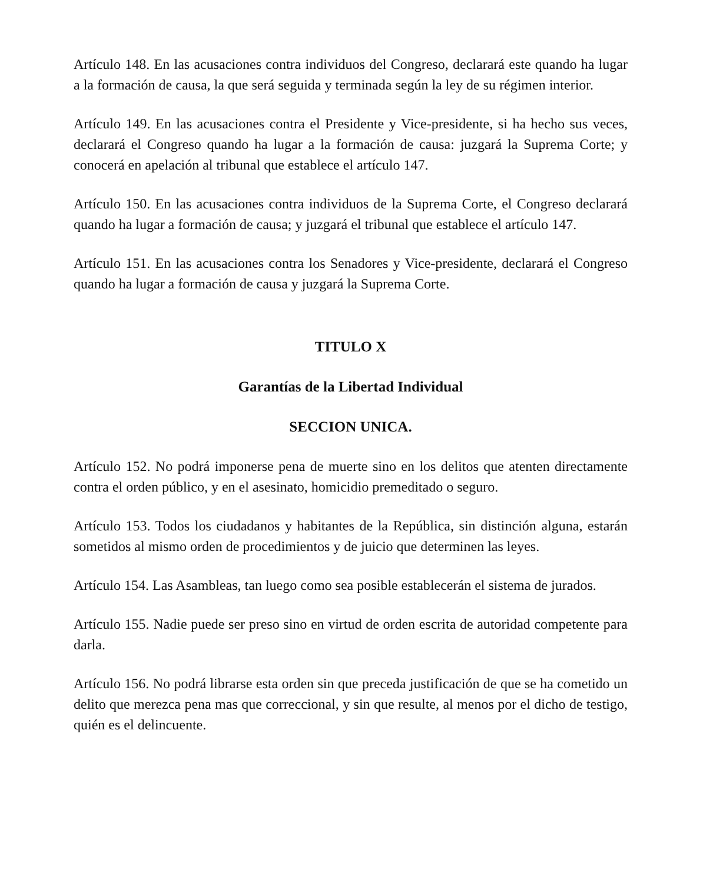Artículo 148. En las acusaciones contra individuos del Congreso, declarará este quando ha lugar a la formación de causa, la que será seguida y terminada según la ley de su régimen interior.
Artículo 149. En las acusaciones contra el Presidente y Vice-presidente, si ha hecho sus veces, declarará el Congreso quando ha lugar a la formación de causa: juzgará la Suprema Corte; y conocerá en apelación al tribunal que establece el artículo 147.
Artículo 150. En las acusaciones contra individuos de la Suprema Corte, el Congreso declarará quando ha lugar a formación de causa; y juzgará el tribunal que establece el artículo 147.
Artículo 151. En las acusaciones contra los Senadores y Vice-presidente, declarará el Congreso quando ha lugar a formación de causa y juzgará la Suprema Corte.
TITULO X
Garantías de la Libertad Individual
SECCION UNICA.
Artículo 152. No podrá imponerse pena de muerte sino en los delitos que atenten directamente contra el orden público, y en el asesinato, homicidio premeditado o seguro.
Artículo 153. Todos los ciudadanos y habitantes de la República, sin distinción alguna, estarán sometidos al mismo orden de procedimientos y de juicio que determinen las leyes.
Artículo 154. Las Asambleas, tan luego como sea posible establecerán el sistema de jurados.
Artículo 155. Nadie puede ser preso sino en virtud de orden escrita de autoridad competente para darla.
Artículo 156. No podrá librarse esta orden sin que preceda justificación de que se ha cometido un delito que merezca pena mas que correccional, y sin que resulte, al menos por el dicho de testigo, quién es el delincuente.